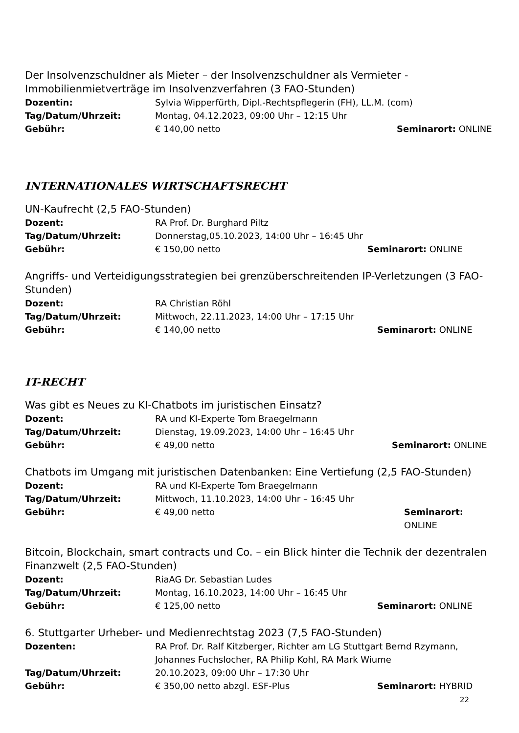Der Insolvenzschuldner als Mieter – der Insolvenzschuldner als Vermieter - Immobilienmietverträge im Insolvenzverfahren (3 FAO-Stunden)
Dozentin: Sylvia Wipperfürth, Dipl.-Rechtspflegerin (FH), LL.M. (com)
Tag/Datum/Uhrzeit: Montag, 04.12.2023, 09:00 Uhr – 12:15 Uhr
Gebühr: € 140,00 netto Seminarort: ONLINE
INTERNATIONALES WIRTSCHAFTSRECHT
UN-Kaufrecht (2,5 FAO-Stunden)
Dozent: RA Prof. Dr. Burghard Piltz
Tag/Datum/Uhrzeit: Donnerstag,05.10.2023, 14:00 Uhr – 16:45 Uhr
Gebühr: € 150,00 netto Seminarort: ONLINE
Angriffs- und Verteidigungsstrategien bei grenzüberschreitenden IP-Verletzungen (3 FAO-Stunden)
Dozent: RA Christian Röhl
Tag/Datum/Uhrzeit: Mittwoch, 22.11.2023, 14:00 Uhr – 17:15 Uhr
Gebühr: € 140,00 netto Seminarort: ONLINE
IT-RECHT
Was gibt es Neues zu KI-Chatbots im juristischen Einsatz?
Dozent: RA und KI-Experte Tom Braegelmann
Tag/Datum/Uhrzeit: Dienstag, 19.09.2023, 14:00 Uhr – 16:45 Uhr
Gebühr: € 49,00 netto Seminarort: ONLINE
Chatbots im Umgang mit juristischen Datenbanken: Eine Vertiefung (2,5 FAO-Stunden)
Dozent: RA und KI-Experte Tom Braegelmann
Tag/Datum/Uhrzeit: Mittwoch, 11.10.2023, 14:00 Uhr – 16:45 Uhr
Gebühr: € 49,00 netto Seminarort: ONLINE
Bitcoin, Blockchain, smart contracts und Co. – ein Blick hinter die Technik der dezentralen Finanzwelt (2,5 FAO-Stunden)
Dozent: RiaAG Dr. Sebastian Ludes
Tag/Datum/Uhrzeit: Montag, 16.10.2023, 14:00 Uhr – 16:45 Uhr
Gebühr: € 125,00 netto Seminarort: ONLINE
6. Stuttgarter Urheber- und Medienrechtstag 2023 (7,5 FAO-Stunden)
Dozenten: RA Prof. Dr. Ralf Kitzberger, Richter am LG Stuttgart Bernd Rzymann, Johannes Fuchslocher, RA Philip Kohl, RA Mark Wiume
Tag/Datum/Uhrzeit: 20.10.2023, 09:00 Uhr – 17:30 Uhr
Gebühr: € 350,00 netto abzgl. ESF-Plus Seminarort: HYBRID
22